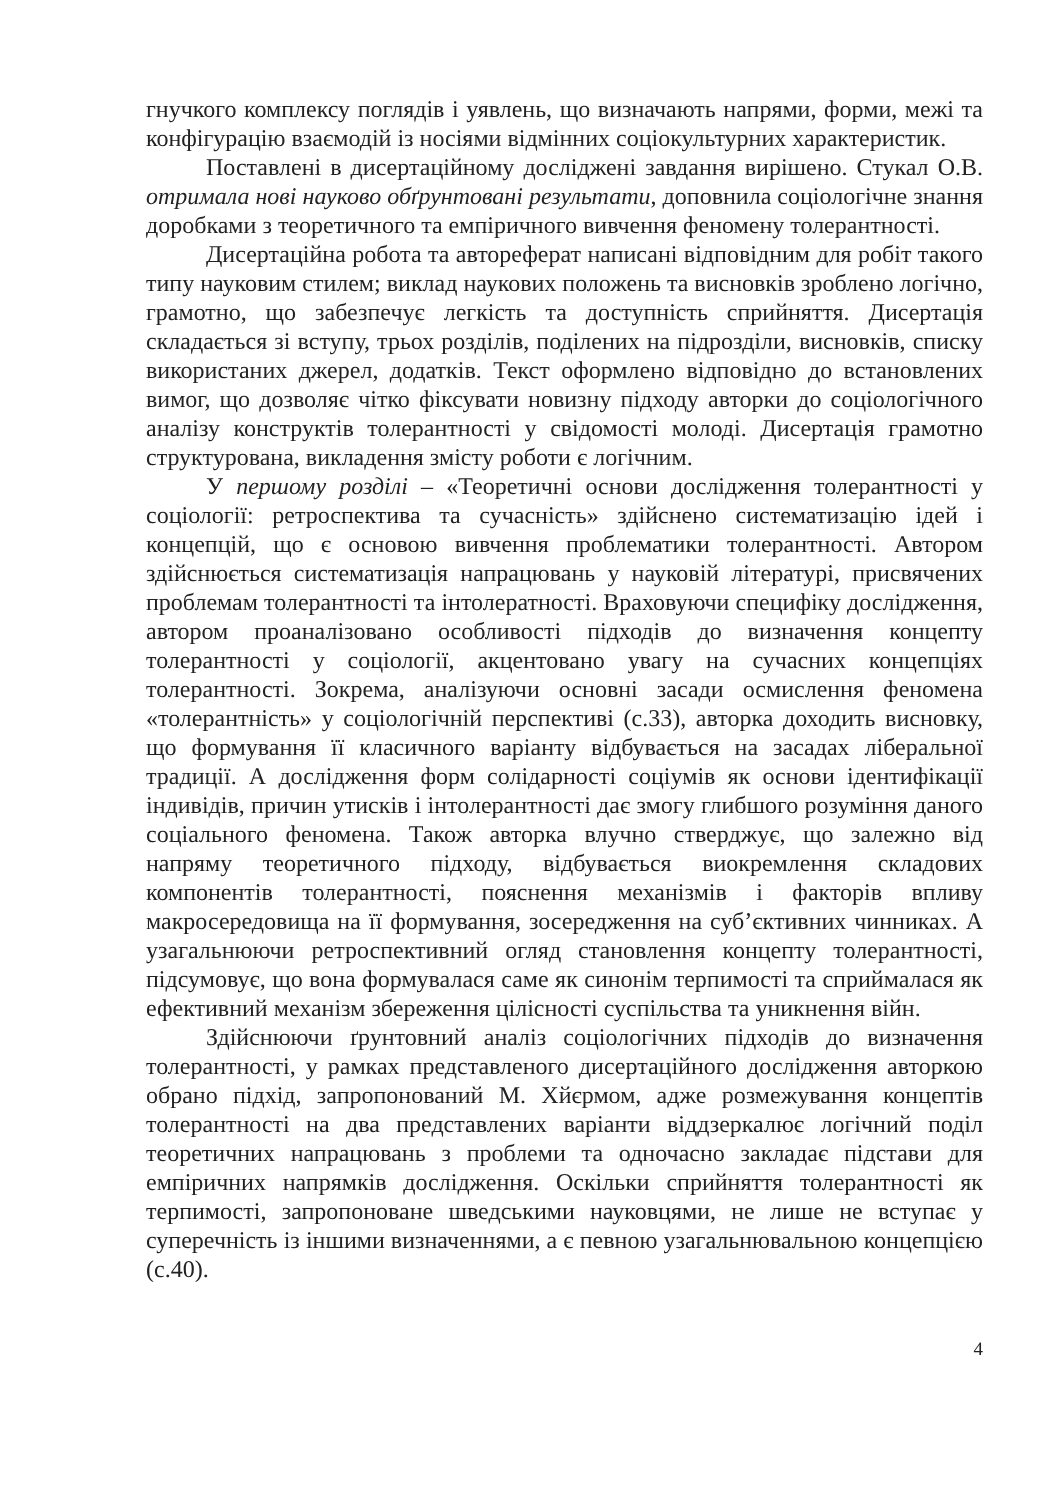гнучкого комплексу поглядів і уявлень, що визначають напрями, форми, межі та конфігурацію взаємодій із носіями відмінних соціокультурних характеристик.
Поставлені в дисертаційному досліджені завдання вирішено. Стукал О.В. отримала нові науково обґрунтовані результати, доповнила соціологічне знання доробками з теоретичного та емпіричного вивчення феномену толерантності.
Дисертаційна робота та автореферат написані відповідним для робіт такого типу науковим стилем; виклад наукових положень та висновків зроблено логічно, грамотно, що забезпечує легкість та доступність сприйняття. Дисертація складається зі вступу, трьох розділів, поділених на підрозділи, висновків, списку використаних джерел, додатків. Текст оформлено відповідно до встановлених вимог, що дозволяє чітко фіксувати новизну підходу авторки до соціологічного аналізу конструктів толерантності у свідомості молоді. Дисертація грамотно структурована, викладення змісту роботи є логічним.
У першому розділі – «Теоретичні основи дослідження толерантності у соціології: ретроспектива та сучасність» здійснено систематизацію ідей і концепцій, що є основою вивчення проблематики толерантності. Автором здійснюється систематизація напрацювань у науковій літературі, присвячених проблемам толерантності та інтолератності. Враховуючи специфіку дослідження, автором проаналізовано особливості підходів до визначення концепту толерантності у соціології, акцентовано увагу на сучасних концепціях толерантності. Зокрема, аналізуючи основні засади осмислення феномена «толерантність» у соціологічній перспективі (с.33), авторка доходить висновку, що формування її класичного варіанту відбувається на засадах ліберальної традиції. А дослідження форм солідарності соціумів як основи ідентифікації індивідів, причин утисків і інтолерантності дає змогу глибшого розуміння даного соціального феномена. Також авторка влучно стверджує, що залежно від напряму теоретичного підходу, відбувається виокремлення складових компонентів толерантності, пояснення механізмів і факторів впливу макросередовища на її формування, зосередження на суб’єктивних чинниках. А узагальнюючи ретроспективний огляд становлення концепту толерантності, підсумовує, що вона формувалася саме як синонім терпимості та сприймалася як ефективний механізм збереження цілісності суспільства та уникнення війн.
Здійснюючи ґрунтовний аналіз соціологічних підходів до визначення толерантності, у рамках представленого дисертаційного дослідження авторкою обрано підхід, запропонований М. Хйєрмом, адже розмежування концептів толерантності на два представлених варіанти віддзеркалює логічний поділ теоретичних напрацювань з проблеми та одночасно закладає підстави для емпіричних напрямків дослідження. Оскільки сприйняття толерантності як терпимості, запропоноване шведськими науковцями, не лише не вступає у суперечність із іншими визначеннями, а є певною узагальнювальною концепцією (с.40).
4